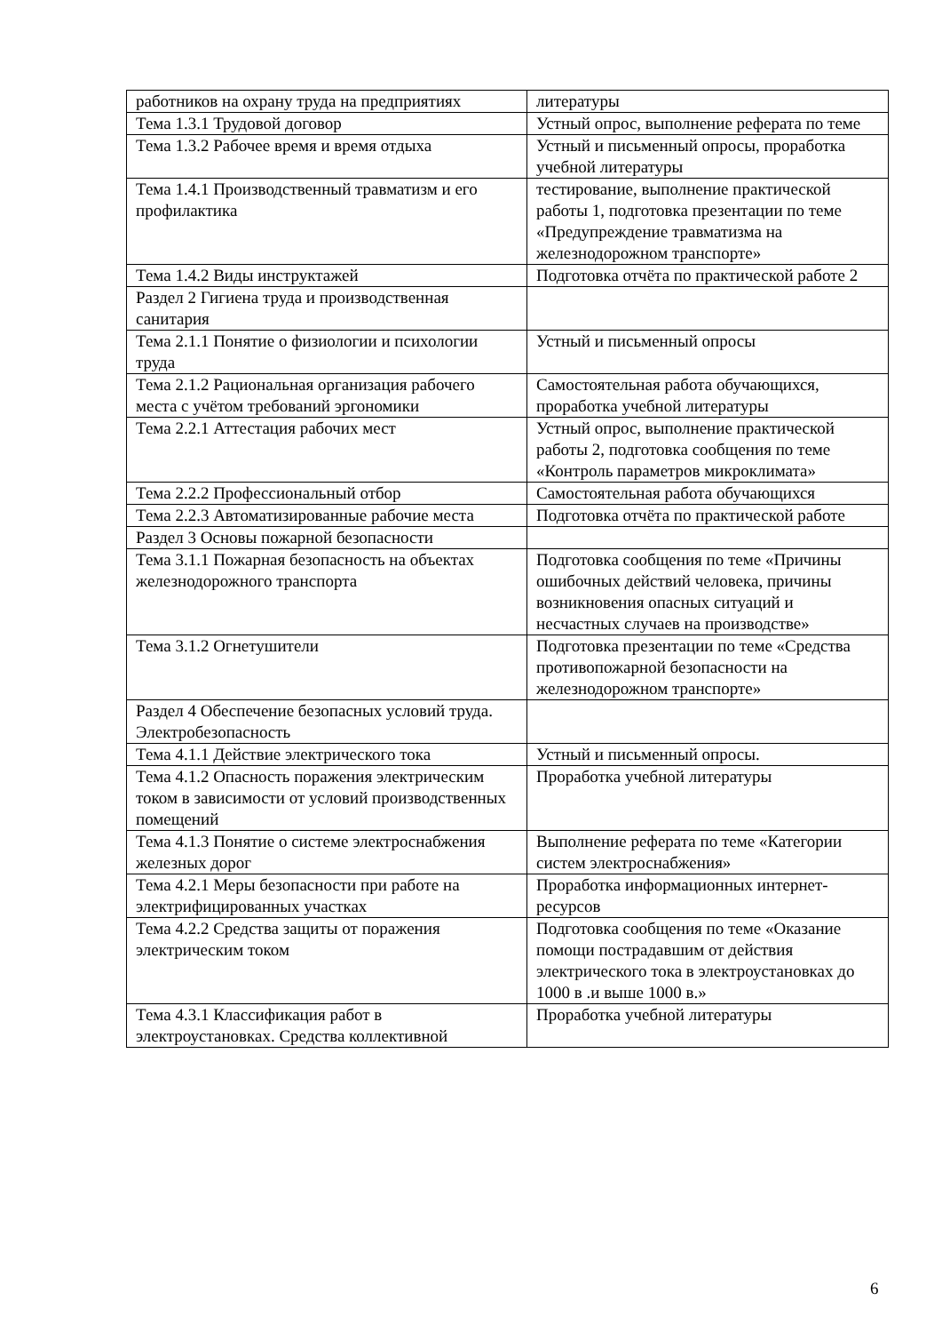| работников на охрану труда на предприятиях | литературы |
| Тема 1.3.1 Трудовой договор | Устный опрос, выполнение реферата по теме |
| Тема 1.3.2 Рабочее время и время отдыха | Устный и письменный опросы, проработка учебной литературы |
| Тема 1.4.1 Производственный травматизм и его профилактика | тестирование, выполнение практической работы 1, подготовка презентации по теме «Предупреждение травматизма на железнодорожном транспорте» |
| Тема 1.4.2 Виды инструктажей | Подготовка отчёта по практической работе 2 |
| Раздел 2 Гигиена труда и производственная санитария | |
| Тема 2.1.1 Понятие о физиологии и психологии труда | Устный и письменный опросы |
| Тема 2.1.2 Рациональная организация рабочего места с учётом требований эргономики | Самостоятельная работа обучающихся, проработка учебной литературы |
| Тема 2.2.1 Аттестация рабочих мест | Устный опрос, выполнение практической работы 2, подготовка сообщения по теме «Контроль параметров микроклимата» |
| Тема 2.2.2 Профессиональный отбор | Самостоятельная работа обучающихся |
| Тема 2.2.3 Автоматизированные рабочие места | Подготовка отчёта по практической работе |
| Раздел 3 Основы пожарной безопасности | |
| Тема 3.1.1 Пожарная безопасность на объектах железнодорожного транспорта | Подготовка сообщения по теме «Причины ошибочных действий человека, причины возникновения опасных ситуаций и несчастных случаев на производстве» |
| Тема 3.1.2 Огнетушители | Подготовка презентации по теме «Средства противопожарной безопасности на железнодорожном транспорте» |
| Раздел 4 Обеспечение безопасных условий труда. Электробезопасность | |
| Тема 4.1.1 Действие электрического тока | Устный и письменный опросы. |
| Тема 4.1.2 Опасность поражения электрическим током в зависимости от условий производственных помещений | Проработка учебной литературы |
| Тема 4.1.3 Понятие о системе электроснабжения железных дорог | Выполнение реферата по теме «Категории систем электроснабжения» |
| Тема 4.2.1 Меры безопасности при работе на электрифицированных участках | Проработка информационных интернет-ресурсов |
| Тема 4.2.2 Средства защиты от поражения электрическим током | Подготовка сообщения по теме «Оказание помощи пострадавшим от действия электрического тока в электроустановках до 1000 в .и выше 1000 в.» |
| Тема 4.3.1 Классификация работ в электроустановках. Средства коллективной | Проработка учебной литературы |
6